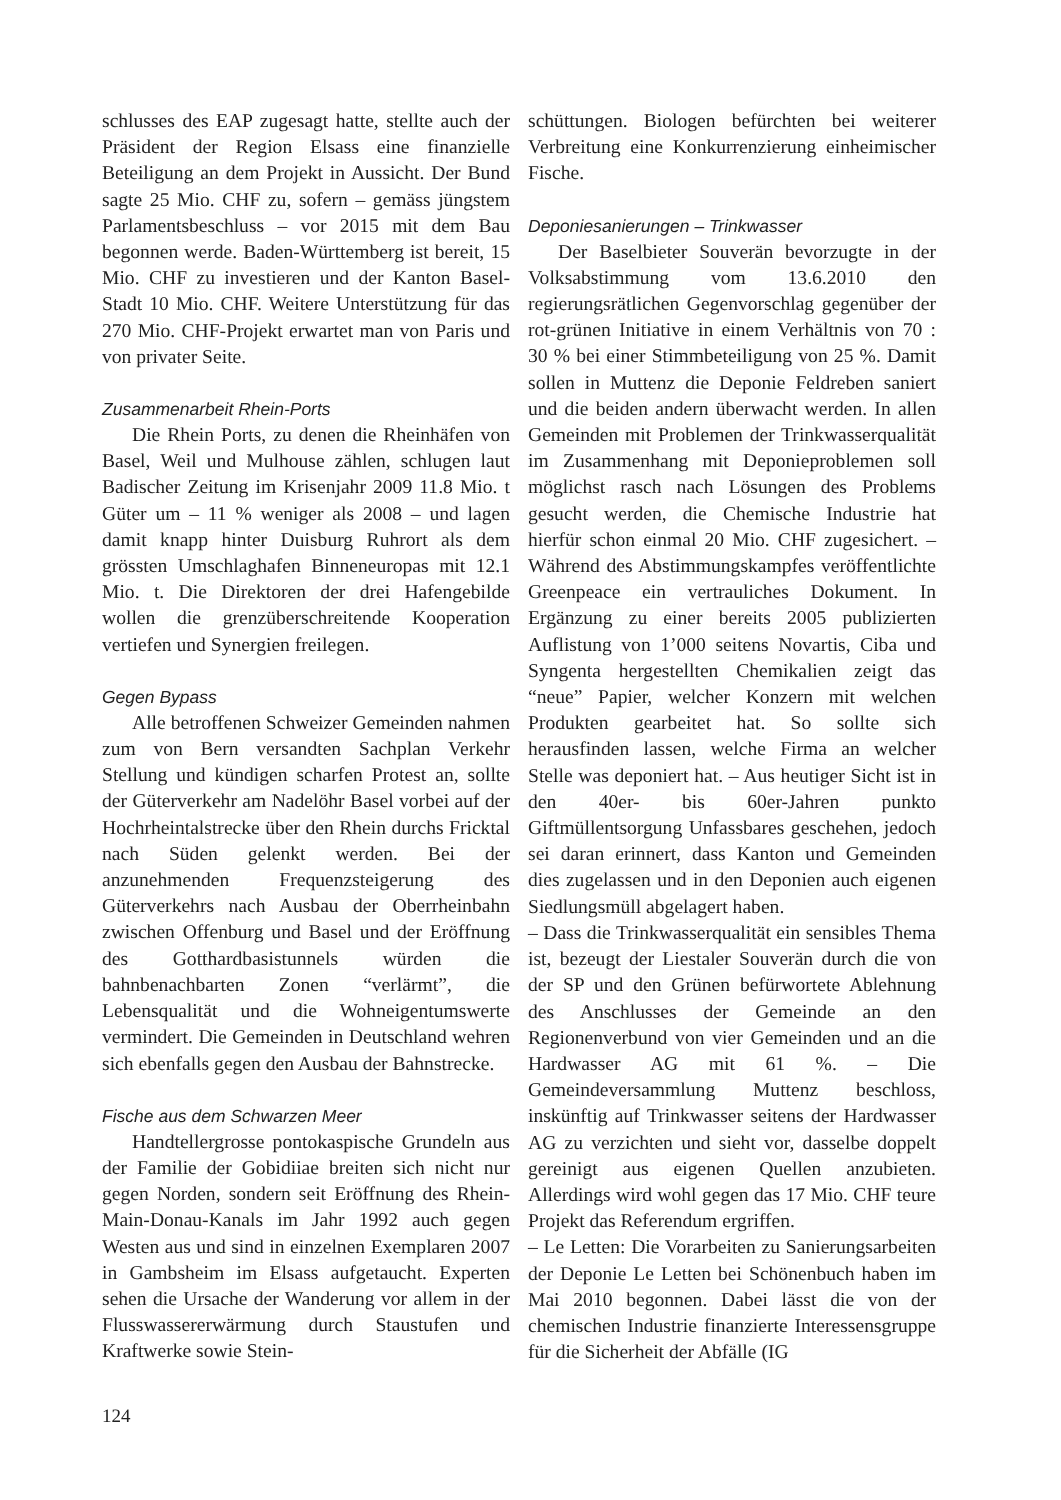schlusses des EAP zugesagt hatte, stellte auch der Präsident der Region Elsass eine finanzielle Beteiligung an dem Projekt in Aussicht. Der Bund sagte 25 Mio. CHF zu, sofern – gemäss jüngstem Parlamentsbeschluss – vor 2015 mit dem Bau begonnen werde. Baden-Württemberg ist bereit, 15 Mio. CHF zu investieren und der Kanton Basel-Stadt 10 Mio. CHF. Weitere Unterstützung für das 270 Mio. CHF-Projekt erwartet man von Paris und von privater Seite.
Zusammenarbeit Rhein-Ports
Die Rhein Ports, zu denen die Rheinhäfen von Basel, Weil und Mulhouse zählen, schlugen laut Badischer Zeitung im Krisenjahr 2009 11.8 Mio. t Güter um – 11 % weniger als 2008 – und lagen damit knapp hinter Duisburg Ruhrort als dem grössten Umschlaghafen Binneneuropas mit 12.1 Mio. t. Die Direktoren der drei Hafengebilde wollen die grenzüberschreitende Kooperation vertiefen und Synergien freilegen.
Gegen Bypass
Alle betroffenen Schweizer Gemeinden nahmen zum von Bern versandten Sachplan Verkehr Stellung und kündigen scharfen Protest an, sollte der Güterverkehr am Nadelöhr Basel vorbei auf der Hochrheintalstrecke über den Rhein durchs Fricktal nach Süden gelenkt werden. Bei der anzunehmenden Frequenzsteigerung des Güterverkehrs nach Ausbau der Oberrheinbahn zwischen Offenburg und Basel und der Eröffnung des Gotthardbasistunnels würden die bahnbenachbarten Zonen “verlärmt”, die Lebensqualität und die Wohneigentumswerte vermindert. Die Gemeinden in Deutschland wehren sich ebenfalls gegen den Ausbau der Bahnstrecke.
Fische aus dem Schwarzen Meer
Handtellergrosse pontokaspische Grundeln aus der Familie der Gobidiiae breiten sich nicht nur gegen Norden, sondern seit Eröffnung des Rhein-Main-Donau-Kanals im Jahr 1992 auch gegen Westen aus und sind in einzelnen Exemplaren 2007 in Gambsheim im Elsass aufgetaucht. Experten sehen die Ursache der Wanderung vor allem in der Flusswassererwärmung durch Staustufen und Kraftwerke sowie Stein-
schüttungen. Biologen befürchten bei weiterer Verbreitung eine Konkurrenzierung einheimischer Fische.
Deponiesanierungen – Trinkwasser
Der Baselbieter Souverän bevorzugte in der Volksabstimmung vom 13.6.2010 den regierungsrätlichen Gegenvorschlag gegenüber der rot-grünen Initiative in einem Verhältnis von 70 : 30 % bei einer Stimmbeteiligung von 25 %. Damit sollen in Muttenz die Deponie Feldreben saniert und die beiden andern überwacht werden. In allen Gemeinden mit Problemen der Trinkwasserqualität im Zusammenhang mit Deponieproblemen soll möglichst rasch nach Lösungen des Problems gesucht werden, die Chemische Industrie hat hierfür schon einmal 20 Mio. CHF zugesichert. – Während des Abstimmungskampfes veröffentlichte Greenpeace ein vertrauliches Dokument. In Ergänzung zu einer bereits 2005 publizierten Auflistung von 1’000 seitens Novartis, Ciba und Syngenta hergestellten Chemikalien zeigt das “neue” Papier, welcher Konzern mit welchen Produkten gearbeitet hat. So sollte sich herausfinden lassen, welche Firma an welcher Stelle was deponiert hat. – Aus heutiger Sicht ist in den 40er- bis 60er-Jahren punkto Giftmüllentsorgung Unfassbares geschehen, jedoch sei daran erinnert, dass Kanton und Gemeinden dies zugelassen und in den Deponien auch eigenen Siedlungsmüll abgelagert haben.
– Dass die Trinkwasserqualität ein sensibles Thema ist, bezeugt der Liestaler Souverän durch die von der SP und den Grünen befürwortete Ablehnung des Anschlusses der Gemeinde an den Regionenverbund von vier Gemeinden und an die Hardwasser AG mit 61 %. – Die Gemeindeversammlung Muttenz beschloss, inskünftig auf Trinkwasser seitens der Hardwasser AG zu verzichten und sieht vor, dasselbe doppelt gereinigt aus eigenen Quellen anzubieten. Allerdings wird wohl gegen das 17 Mio. CHF teure Projekt das Referendum ergriffen.
– Le Letten: Die Vorarbeiten zu Sanierungsarbeiten der Deponie Le Letten bei Schönenbuch haben im Mai 2010 begonnen. Dabei lässt die von der chemischen Industrie finanzierte Interessensgruppe für die Sicherheit der Abfälle (IG
124